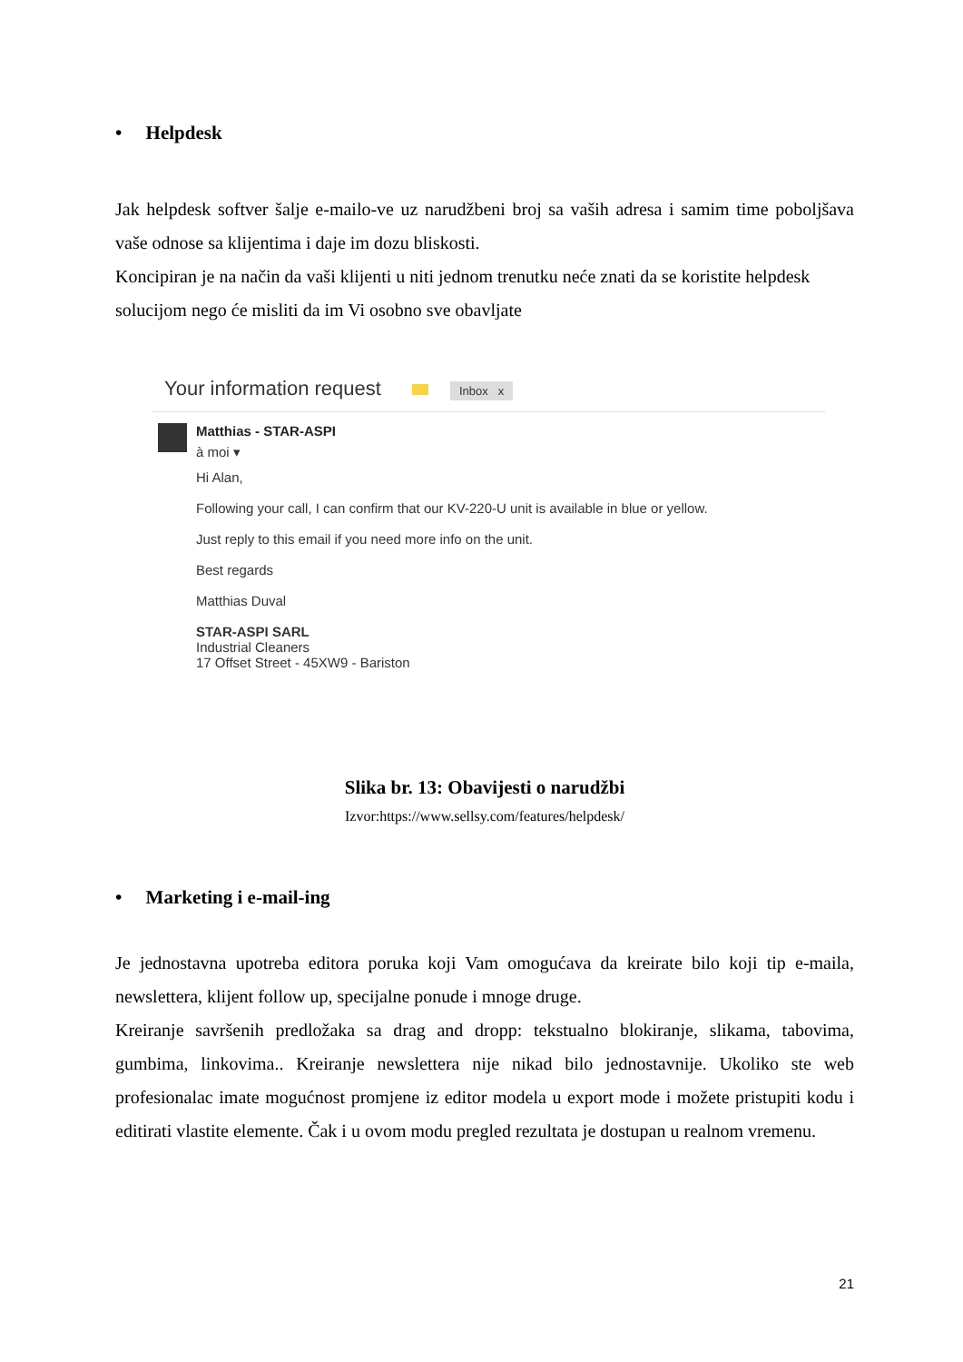• Helpdesk
Jak helpdesk softver šalje e-mailo-ve uz narudžbeni broj sa vaših adresa i samim time poboljšava vaše odnose sa klijentima i daje im dozu bliskosti.
Koncipiran je na način da vaši klijenti u niti jednom trenutku neće znati da se koristite helpdesk solucijom nego će misliti da im Vi osobno sve obavljate
Your information request Inbox x
Matthias - STAR-ASPI
à moi ▾
Hi Alan,
Following your call, I can confirm that our KV-220-U unit is available in blue or yellow.
Just reply to this email if you need more info on the unit.
Best regards
Matthias Duval
STAR-ASPI SARL
Industrial Cleaners
17 Offset Street - 45XW9 - Bariston
Slika br. 13: Obavijesti o narudžbi
Izvor:https://www.sellsy.com/features/helpdesk/
• Marketing i e-mail-ing
Je jednostavna upotreba editora poruka koji Vam omogućava da kreirate bilo koji tip e-maila, newslettera, klijent follow up, specijalne ponude i mnoge druge.
Kreiranje savršenih predložaka sa drag and dropp: tekstualno blokiranje, slikama, tabovima, gumbima, linkovima.. Kreiranje newslettera nije nikad bilo jednostavnije. Ukoliko ste web profesionalac imate mogućnost promjene iz editor modela u export mode i možete pristupiti kodu i editirati vlastite elemente. Čak i u ovom modu pregled rezultata je dostupan u realnom vremenu.
21